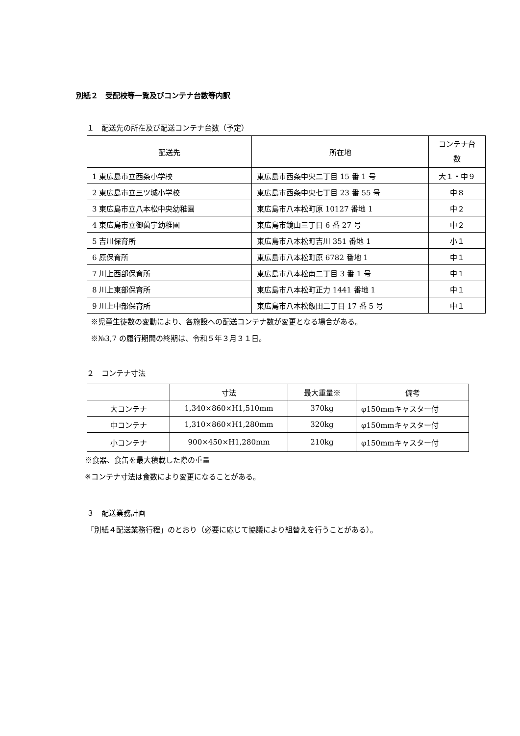別紙２　受配校等一覧及びコンテナ台数等内訳
１　配送先の所在及び配送コンテナ台数（予定）
| 配送先 | 所在地 | コンテナ台 数 |
| --- | --- | --- |
| 1 東広島市立西条小学校 | 東広島市西条中央二丁目 15 番 1 号 | 大１・中９ |
| 2 東広島市立三ツ城小学校 | 東広島市西条中央七丁目 23 番 55 号 | 中８ |
| 3 東広島市立八本松中央幼稚園 | 東広島市八本松町原 10127 番地 1 | 中２ |
| 4 東広島市立御薗宇幼稚園 | 東広島市鏡山三丁目 6 番 27 号 | 中２ |
| 5 吉川保育所 | 東広島市八本松町吉川 351 番地 1 | 小１ |
| 6 原保育所 | 東広島市八本松町原 6782 番地 1 | 中１ |
| 7 川上西部保育所 | 東広島市八本松南二丁目 3 番 1 号 | 中１ |
| 8 川上東部保育所 | 東広島市八本松町正力 1441 番地 1 | 中１ |
| 9 川上中部保育所 | 東広島市八本松飯田二丁目 17 番 5 号 | 中１ |
※児童生徒数の変動により、各施設への配送コンテナ数が変更となる場合がある。
※№3,7 の履行期間の終期は、令和５年３月３１日。
２　コンテナ寸法
| | 寸法 | 最大重量※ | 備考 |
| --- | --- | --- | --- |
| 大コンテナ | 1,340×860×H1,510mm | 370kg | φ150mmキャスター付 |
| 中コンテナ | 1,310×860×H1,280mm | 320kg | φ150mmキャスター付 |
| 小コンテナ | 900×450×H1,280mm | 210kg | φ150mmキャスター付 |
※食器、食缶を最大積載した際の重量
※コンテナ寸法は食数により変更になることがある。
３　配送業務計画
「別紙４配送業務行程」のとおり（必要に応じて協議により組替えを行うことがある）。